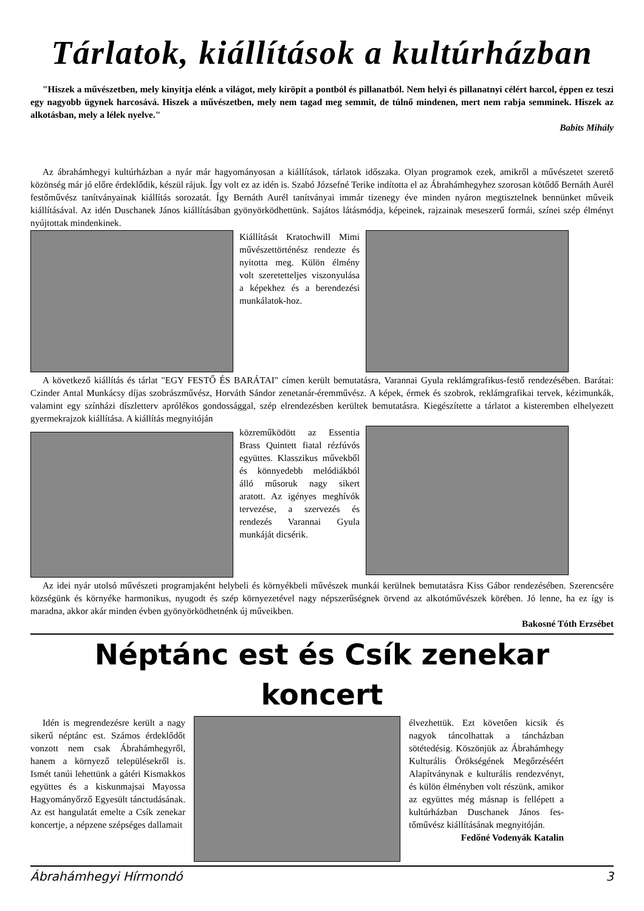Tárlatok, kiállítások a kultúrházban
"Hiszek a művészetben, mely kinyitja elénk a világot, mely kiröpít a pontból és pillanatból. Nem helyi és pillanatnyi célért harcol, éppen ez teszi egy nagyobb ügynek harcosává. Hiszek a művészetben, mely nem tagad meg semmit, de túlnő mindenen, mert nem rabja semminek. Hiszek az alkotásban, mely a lélek nyelve."
Babits Mihály
Az ábrahámhegyi kultúrházban a nyár már hagyományosan a kiállítások, tárlatok időszaka. Olyan programok ezek, amikről a művészetet szerető közönség már jó előre érdeklődik, készül rájuk. Így volt ez az idén is. Szabó Józsefné Terike indította el az Ábrahámhegyhez szorosan kötődő Bernáth Aurél festőművész tanítványainak kiállítás sorozatát. Így Bernáth Aurél tanítványai immár tizenegy éve minden nyáron megtisztelnek bennünket műveik kiállításával. Az idén Duschanek János kiállításában gyönyörködhettünk. Sajátos látásmódja, képeinek, rajzainak meseszerű formái, színei szép élményt nyújtottak mindenkinek.
Kiállítását Kratochwill Mimi művészettörténész rendezte és nyitotta meg. Külön élmény volt szeretetteljes viszonyulása a képekhez és a berendezési munkálatok-hoz.
A következő kiállítás és tárlat "EGY FESTŐ ÉS BARÁTAI" címen került bemutatásra, Varannai Gyula reklámgrafikus-festő rendezésében. Barátai: Czinder Antal Munkácsy díjas szobrászművész, Horváth Sándor zenetanár-éremművész. A képek, érmek és szobrok, reklámgrafikai tervek, kézimunkák, valamint egy színházi díszletterv aprólékos gondossággal, szép elrendezésben kerültek bemutatásra. Kiegészítette a tárlatot a kisteremben elhelyezett gyermekrajzok kiállítása. A kiállítás megnyitóján
közreműködött az Essentia Brass Quintett fiatal rézfúvós együttes. Klasszikus művekből és könnyedebb melódiákból álló műsoruk nagy sikert aratott. Az igényes meghívók tervezése, a szervezés és rendezés Varannai Gyula munkáját dicsérik.
Az idei nyár utolsó művészeti programjaként helybeli és környékbeli művészek munkái kerülnek bemutatásra Kiss Gábor rendezésében. Szerencsére községünk és környéke harmonikus, nyugodt és szép környezetével nagy népszerűségnek örvend az alkotóművészek körében. Jó lenne, ha ez így is maradna, akkor akár minden évben gyönyörködhetnénk új műveikben.
Bakosné Tóth Erzsébet
Néptánc est és Csík zenekar koncert
Idén is megrendezésre került a nagy sikerű néptánc est. Számos érdeklődőt vonzott nem csak Ábrahámhegyről, hanem a környező településekről is. Ismét tanúi lehettünk a gátéri Kismakkos együttes és a kiskunmajsai Mayossa Hagyományőrző Egyesült tánctudásának. Az est hangulatát emelte a Csík zenekar koncertje, a népzene szépséges dallamait
élvezhettük. Ezt követően kicsik és nagyok táncolhattak a táncházban sötétedésig. Köszönjük az Ábrahámhegy Kulturális Örökségének Megőrzéséért Alapítványnak e kulturális rendezvényt, és külön élményben volt részünk, amikor az együttes még másnap is fellépett a kultúrházban Duschanek János fes-tőművész kiállításának megnyitóján.
Fedőné Vodenyák Katalin
Ábrahámhegyi Hírmondó 3